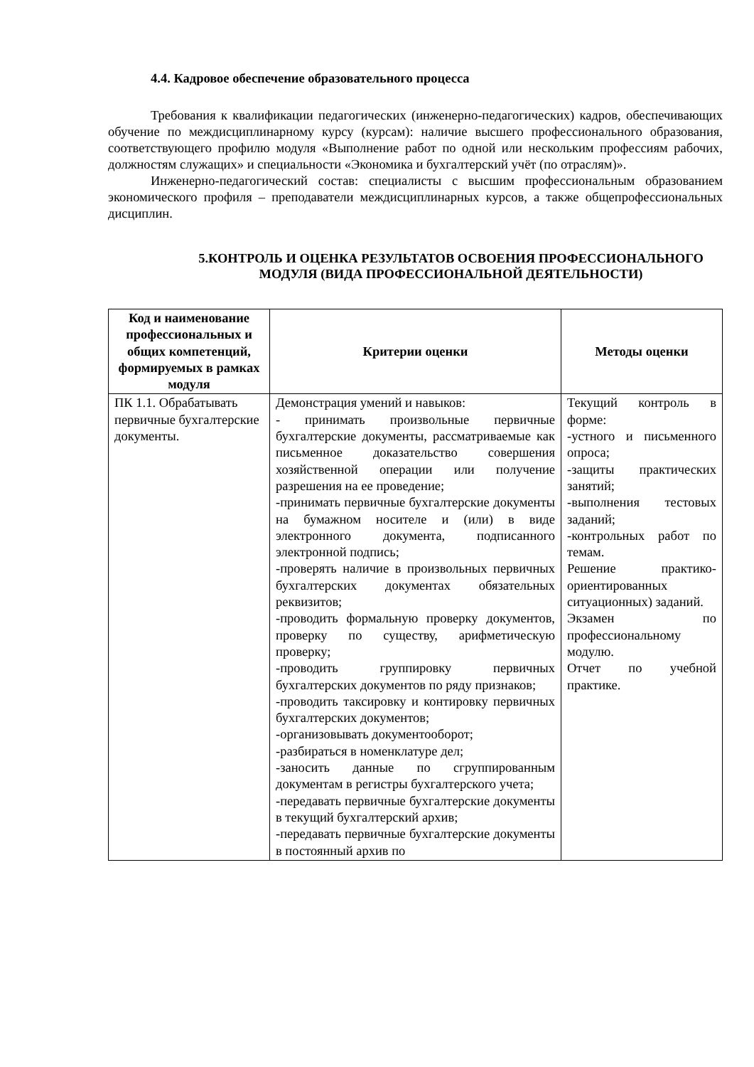4.4. Кадровое обеспечение образовательного процесса
Требования к квалификации педагогических (инженерно-педагогических) кадров, обеспечивающих обучение по междисциплинарному курсу (курсам): наличие высшего профессионального образования, соответствующего профилю модуля «Выполнение работ по одной или нескольким профессиям рабочих, должностям служащих» и специальности «Экономика и бухгалтерский учёт (по отраслям)».
Инженерно-педагогический состав: специалисты с высшим профессиональным образованием экономического профиля – преподаватели междисциплинарных курсов, а также общепрофессиональных дисциплин.
5.КОНТРОЛЬ И ОЦЕНКА РЕЗУЛЬТАТОВ ОСВОЕНИЯ ПРОФЕССИОНАЛЬНОГО МОДУЛЯ (ВИДА ПРОФЕССИОНАЛЬНОЙ ДЕЯТЕЛЬНОСТИ)
| Код и наименование профессиональных и общих компетенций, формируемых в рамках модуля | Критерии оценки | Методы оценки |
| --- | --- | --- |
| ПК 1.1. Обрабатывать первичные бухгалтерские документы. | Демонстрация умений и навыков: - принимать произвольные первичные бухгалтерские документы, рассматриваемые как письменное доказательство совершения хозяйственной операции или получение разрешения на ее проведение; -принимать первичные бухгалтерские документы на бумажном носителе и (или) в виде электронного документа, подписанного электронной подпись; -проверять наличие в произвольных первичных бухгалтерских документах обязательных реквизитов; -проводить формальную проверку документов, проверку по существу, арифметическую проверку; -проводить группировку первичных бухгалтерских документов по ряду признаков; -проводить таксировку и контировку первичных бухгалтерских документов; -организовывать документооборот; -разбираться в номенклатуре дел; -заносить данные по сгруппированным документам в регистры бухгалтерского учета; -передавать первичные бухгалтерские документы в текущий бухгалтерский архив; -передавать первичные бухгалтерские документы в постоянный архив по | Текущий контроль в форме: -устного и письменного опроса; -защиты практических занятий; -выполнения тестовых заданий; -контрольных работ по темам. Решение практико-ориентированных ситуационных) заданий. Экзамен по профессиональному модулю. Отчет по учебной практике. |